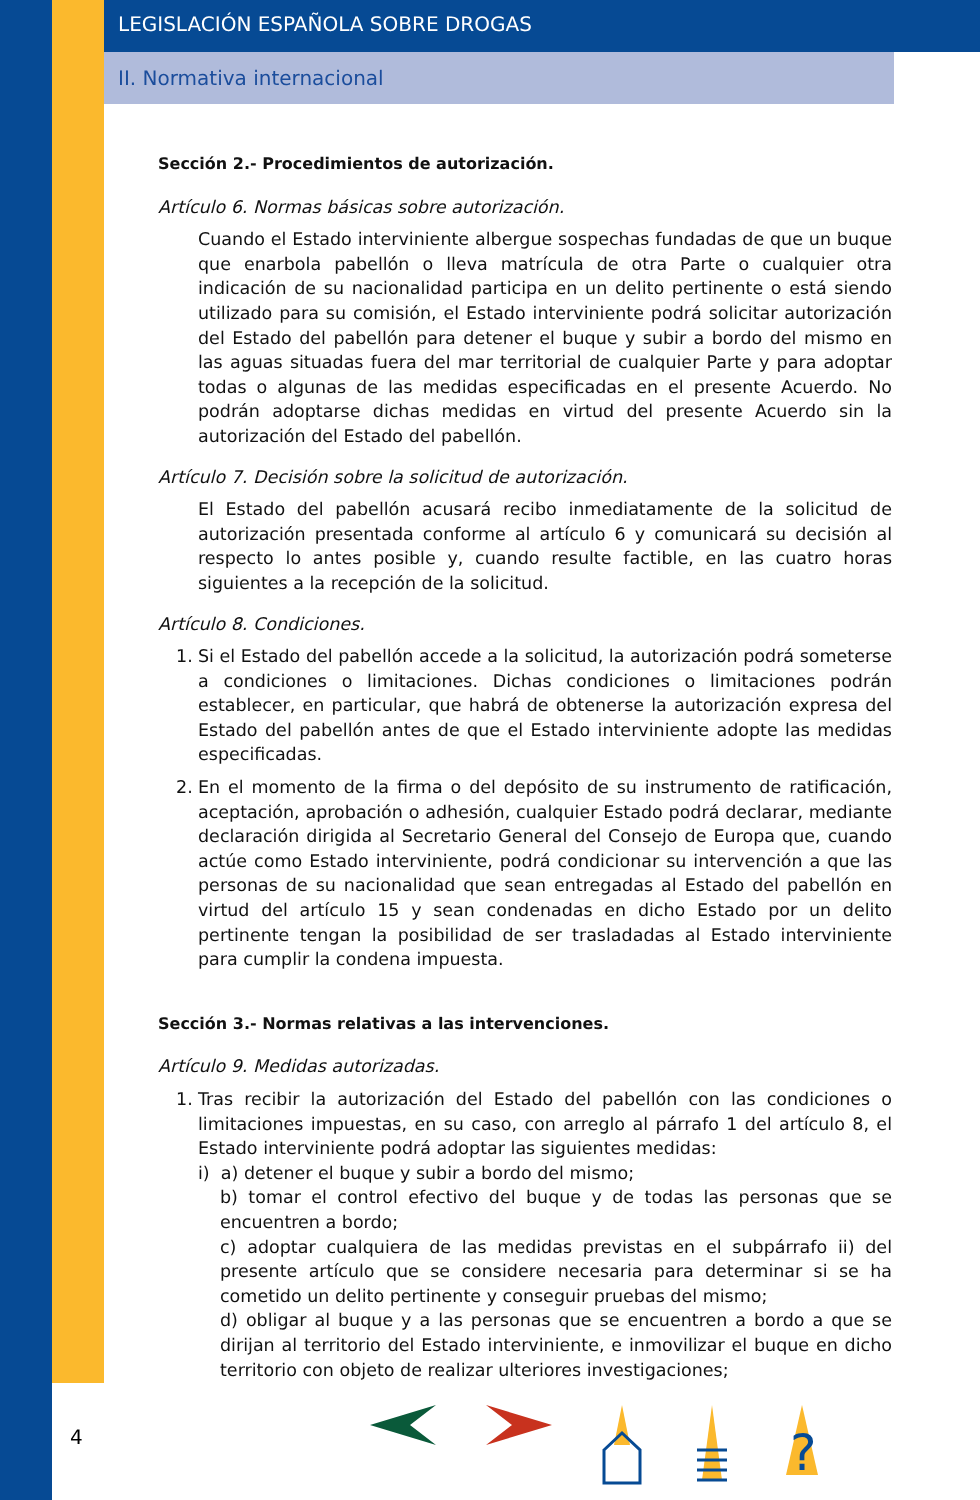LEGISLACIÓN ESPAÑOLA SOBRE DROGAS
II. Normativa internacional
Sección 2.- Procedimientos de autorización.
Artículo 6. Normas básicas sobre autorización.
Cuando el Estado interviniente albergue sospechas fundadas de que un buque que enarbola pabellón o lleva matrícula de otra Parte o cualquier otra indicación de su nacionalidad participa en un delito pertinente o está siendo utilizado para su comisión, el Estado interviniente podrá solicitar autorización del Estado del pabellón para detener el buque y subir a bordo del mismo en las aguas situadas fuera del mar territorial de cualquier Parte y para adoptar todas o algunas de las medidas especificadas en el presente Acuerdo. No podrán adoptarse dichas medidas en virtud del presente Acuerdo sin la autorización del Estado del pabellón.
Artículo 7. Decisión sobre la solicitud de autorización.
El Estado del pabellón acusará recibo inmediatamente de la solicitud de autorización presentada conforme al artículo 6 y comunicará su decisión al respecto lo antes posible y, cuando resulte factible, en las cuatro horas siguientes a la recepción de la solicitud.
Artículo 8. Condiciones.
1. Si el Estado del pabellón accede a la solicitud, la autorización podrá someterse a condiciones o limitaciones. Dichas condiciones o limitaciones podrán establecer, en particular, que habrá de obtenerse la autorización expresa del Estado del pabellón antes de que el Estado interviniente adopte las medidas especificadas.
2. En el momento de la firma o del depósito de su instrumento de ratificación, aceptación, aprobación o adhesión, cualquier Estado podrá declarar, mediante declaración dirigida al Secretario General del Consejo de Europa que, cuando actúe como Estado interviniente, podrá condicionar su intervención a que las personas de su nacionalidad que sean entregadas al Estado del pabellón en virtud del artículo 15 y sean condenadas en dicho Estado por un delito pertinente tengan la posibilidad de ser trasladadas al Estado interviniente para cumplir la condena impuesta.
Sección 3.- Normas relativas a las intervenciones.
Artículo 9. Medidas autorizadas.
1. Tras recibir la autorización del Estado del pabellón con las condiciones o limitaciones impuestas, en su caso, con arreglo al párrafo 1 del artículo 8, el Estado interviniente podrá adoptar las siguientes medidas:
i) a) detener el buque y subir a bordo del mismo;
b) tomar el control efectivo del buque y de todas las personas que se encuentren a bordo;
c) adoptar cualquiera de las medidas previstas en el subpárrafo ii) del presente artículo que se considere necesaria para determinar si se ha cometido un delito pertinente y conseguir pruebas del mismo;
d) obligar al buque y a las personas que se encuentren a bordo a que se dirijan al territorio del Estado interviniente, e inmovilizar el buque en dicho territorio con objeto de realizar ulteriores investigaciones;
4
?